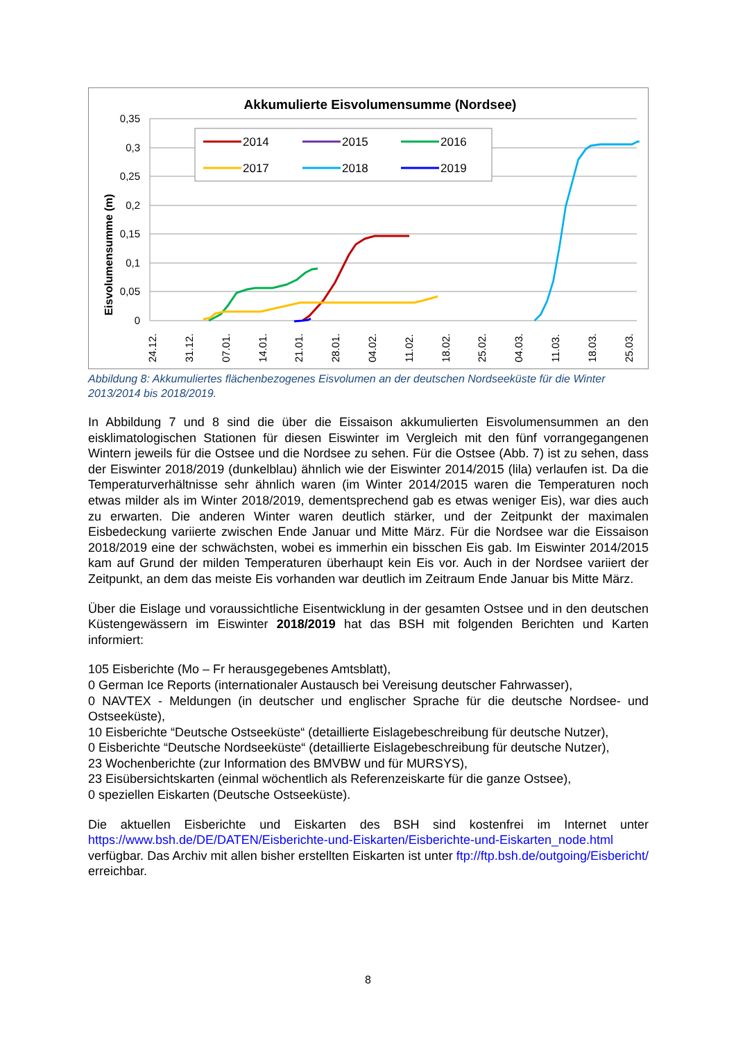Akkumulierte Eisvolumensumme (Nordsee)
0,35
0,3
0,25
0,2
0,15
0,1
0,05
0
Eisvolumensumme (m)
24.12.
31.12.
07.01.
14.01.
21.01.
28.01.
04.02.
11.02.
18.02.
25.02.
04.03.
11.03.
18.03.
25.03.
2014
2015
2016
2017
2018
2019
Abbildung 8: Akkumuliertes flächenbezogenes Eisvolumen an der deutschen Nordseeküste für die Winter 2013/2014 bis 2018/2019.
In Abbildung 7 und 8 sind die über die Eissaison akkumulierten Eisvolumensummen an den eisklimatologischen Stationen für diesen Eiswinter im Vergleich mit den fünf vorrangegangenen Wintern jeweils für die Ostsee und die Nordsee zu sehen. Für die Ostsee (Abb. 7) ist zu sehen, dass der Eiswinter 2018/2019 (dunkelblau) ähnlich wie der Eiswinter 2014/2015 (lila) verlaufen ist. Da die Temperaturverhältnisse sehr ähnlich waren (im Winter 2014/2015 waren die Temperaturen noch etwas milder als im Winter 2018/2019, dementsprechend gab es etwas weniger Eis), war dies auch zu erwarten. Die anderen Winter waren deutlich stärker, und der Zeitpunkt der maximalen Eisbedeckung variierte zwischen Ende Januar und Mitte März. Für die Nordsee war die Eissaison 2018/2019 eine der schwächsten, wobei es immerhin ein bisschen Eis gab. Im Eiswinter 2014/2015 kam auf Grund der milden Temperaturen überhaupt kein Eis vor. Auch in der Nordsee variiert der Zeitpunkt, an dem das meiste Eis vorhanden war deutlich im Zeitraum Ende Januar bis Mitte März.
Über die Eislage und voraussichtliche Eisentwicklung in der gesamten Ostsee und in den deutschen Küstengewässern im Eiswinter 2018/2019 hat das BSH mit folgenden Berichten und Karten informiert:
105 Eisberichte (Mo – Fr herausgegebenes Amtsblatt),
0 German Ice Reports (internationaler Austausch bei Vereisung deutscher Fahrwasser),
0 NAVTEX - Meldungen (in deutscher und englischer Sprache für die deutsche Nordsee- und Ostseeküste),
10 Eisberichte “Deutsche Ostseeküste“ (detaillierte Eislagebeschreibung für deutsche Nutzer),
0 Eisberichte “Deutsche Nordseeküste“ (detaillierte Eislagebeschreibung für deutsche Nutzer),
23 Wochenberichte (zur Information des BMVBW und für MURSYS),
23 Eisübersichtskarten (einmal wöchentlich als Referenzeiskarte für die ganze Ostsee),
0 speziellen Eiskarten (Deutsche Ostseeküste).
Die aktuellen Eisberichte und Eiskarten des BSH sind kostenfrei im Internet unter https://www.bsh.de/DE/DATEN/Eisberichte-und-Eiskarten/Eisberichte-und-Eiskarten_node.html verfügbar. Das Archiv mit allen bisher erstellten Eiskarten ist unter ftp://ftp.bsh.de/outgoing/Eisbericht/ erreichbar.
8